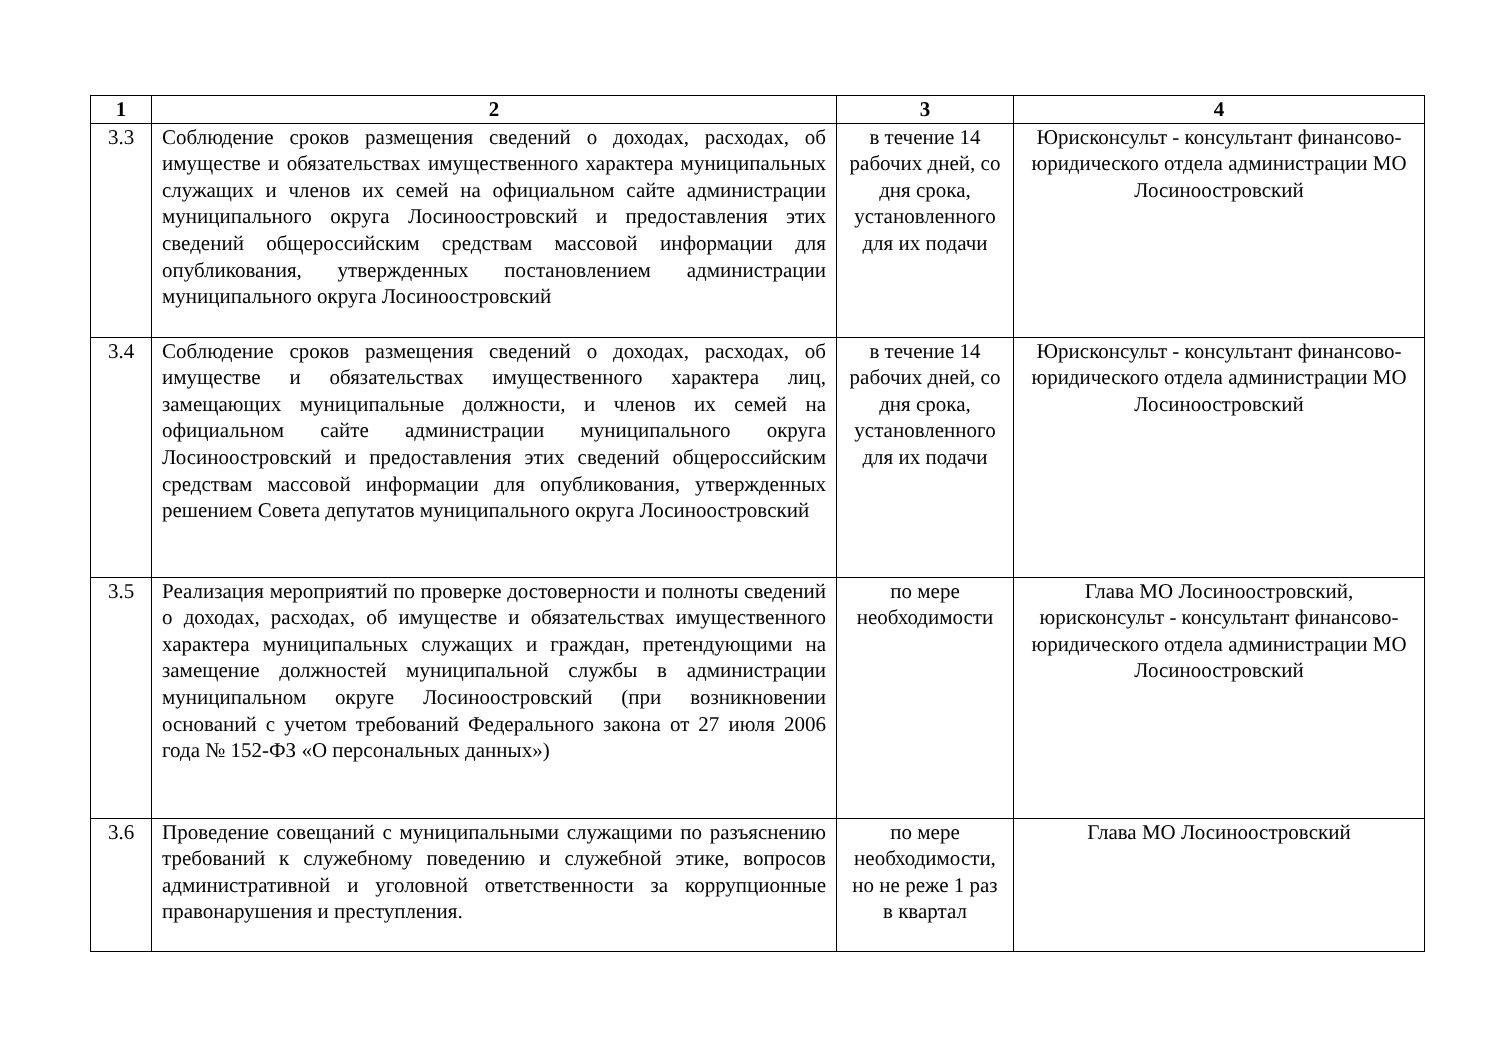| 1 | 2 | 3 | 4 |
| --- | --- | --- | --- |
| 3.3 | Соблюдение сроков размещения сведений о доходах, расходах, об имуществе и обязательствах имущественного характера муниципальных служащих и членов их семей на официальном сайте администрации муниципального округа Лосиноостровский и предоставления этих сведений общероссийским средствам массовой информации для опубликования, утвержденных постановлением администрации муниципального округа Лосиноостровский | в течение 14 рабочих дней, со дня срока, установленного для их подачи | Юрисконсульт - консультант финансово-юридического отдела администрации МО Лосиноостровский |
| 3.4 | Соблюдение сроков размещения сведений о доходах, расходах, об имуществе и обязательствах имущественного характера лиц, замещающих муниципальные должности, и членов их семей на официальном сайте администрации муниципального округа Лосиноостровский и предоставления этих сведений общероссийским средствам массовой информации для опубликования, утвержденных решением Совета депутатов муниципального округа Лосиноостровский | в течение 14 рабочих дней, со дня срока, установленного для их подачи | Юрисконсульт - консультант финансово-юридического отдела администрации МО Лосиноостровский |
| 3.5 | Реализация мероприятий по проверке достоверности и полноты сведений о доходах, расходах, об имуществе и обязательствах имущественного характера муниципальных служащих и граждан, претендующими на замещение должностей муниципальной службы в администрации муниципальном округе Лосиноостровский (при возникновении оснований с учетом требований Федерального закона от 27 июля 2006 года № 152-ФЗ «О персональных данных») | по мере необходимости | Глава МО Лосиноостровский, юрисконсульт - консультант финансово-юридического отдела администрации МО Лосиноостровский |
| 3.6 | Проведение совещаний с муниципальными служащими по разъяснению требований к служебному поведению и служебной этике, вопросов административной и уголовной ответственности за коррупционные правонарушения и преступления. | по мере необходимости, но не реже 1 раз в квартал | Глава МО Лосиноостровский |